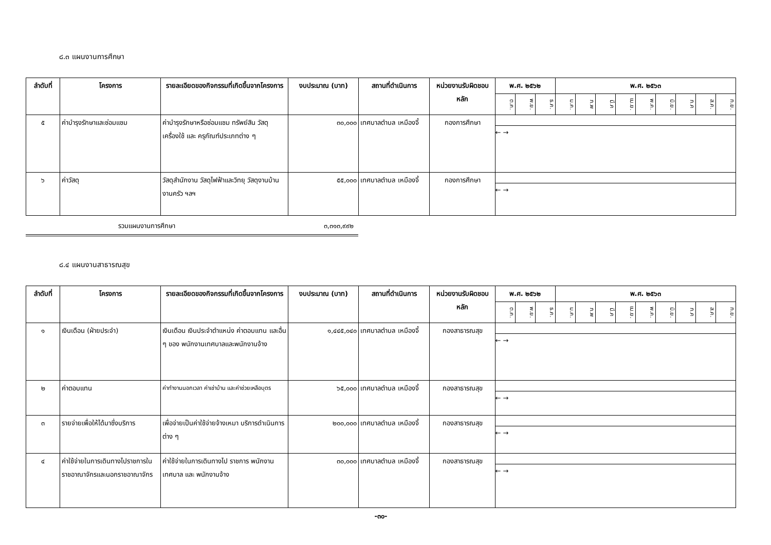๘.๓ แผนงานการศึกษา
| ลำดับที่ | โครงการ | รายละเอียดของกิจกรรมที่เกิดขึ้นจากโครงการ | งบประมาณ (บาท) | สถานที่ดำเนินการ | หน่วยงานรับผิดชอบหลัก | พ.ศ. ๒๕๖๒ | | | พ.ศ. ๒๕๖๓ | | | | | | | | |
| --- | --- | --- | --- | --- | --- | --- | --- | --- | --- | --- | --- | --- | --- | --- | --- | --- | --- |
| | | | | | | ต.ค. | พ.ย. | ธ.ค. | ม.ค. | ก.พ | มี.ค | เม.ย. | พ.ค. | มิ.ย. | ก.ค | ส.ค. | ก.ย. |
| ๕ | ค่าบำรุงรักษาและซ่อมแซม | ค่าบำรุงรักษาหรือซ่อมแซม ทรัพย์สิน วัสดุ เครื่องใช้ และ ครุภัณฑ์ประเภทต่าง ๆ | ๓๐,๐๐๐ | เทศบาลตำบล เหมืองจี้ | กองการศึกษา | ← → | | | | | | | | | | | |
| ๖ | ค่าวัสดุ | วัสดุสำนักงาน วัสดุไฟฟ้าและวิทยุ วัสดุงานบ้านงานครัว ฯลฯ | ๕๕,๐๐๐ | เทศบาลตำบล เหมืองจี้ | กองการศึกษา | ← → | | | | | | | | | | | |
รวมแผนงานการศึกษา ๓,๓๑๓,๙๙๒
๘.๔ แผนงานสาธารณสุข
| ลำดับที่ | โครงการ | รายละเอียดของกิจกรรมที่เกิดขึ้นจากโครงการ | งบประมาณ (บาท) | สถานที่ดำเนินการ | หน่วยงานรับผิดชอบหลัก | พ.ศ. ๒๕๖๒ | | | พ.ศ. ๒๕๖๓ | | | | | | | | |
| --- | --- | --- | --- | --- | --- | --- | --- | --- | --- | --- | --- | --- | --- | --- | --- | --- | --- |
| | | | | | | ต.ค. | พ.ย. | ธ.ค. | ม.ค. | ก.พ | มี.ค | เม.ย. | พ.ค. | มิ.ย. | ก.ค | ส.ค. | ก.ย. |
| ๑ | เงินเดือน (ฝ่ายประจำ) | เงินเดือน เงินประจำตำแหน่ง ค่าตอบแทน และอื่น ๆ ของ พนักงานเทศบาลและพนักงานจ้าง | ๑,๔๔๕,๐๔๐ | เทศบาลตำบล เหมืองจี้ | กองสาธารณสุข | ← → | | | | | | | | | | | |
| ๒ | ค่าตอบแทน | ค่าทำงานนอกเวลา ค่าเช่าบ้าน และค่าช่วยเหลือบุตร | ๖๕,๐๐๐ | เทศบาลตำบล เหมืองจี้ | กองสาธารณสุข | ← → | | | | | | | | | | | |
| ๓ | รายจ่ายเพื่อให้ได้มาซึ่งบริการ | เพื่อจ่ายเป็นค่าใช้จ่ายจ้างเหมา บริการดำเนินการต่าง ๆ | ๒๐๐,๐๐๐ | เทศบาลตำบล เหมืองจี้ | กองสาธารณสุข | ← → | | | | | | | | | | | |
| ๔ | ค่าใช้จ่ายในการเดินทางไปราชการในราชอาณาจักรและนอกราชอาณาจักร | ค่าใช้จ่ายในการเดินทางไป ราชการ พนักงานเทศบาล และ พนักงานจ้าง | ๓๐,๐๐๐ | เทศบาลตำบล เหมืองจี้ | กองสาธารณสุข | ← → | | | | | | | | | | | |
-๓๐-